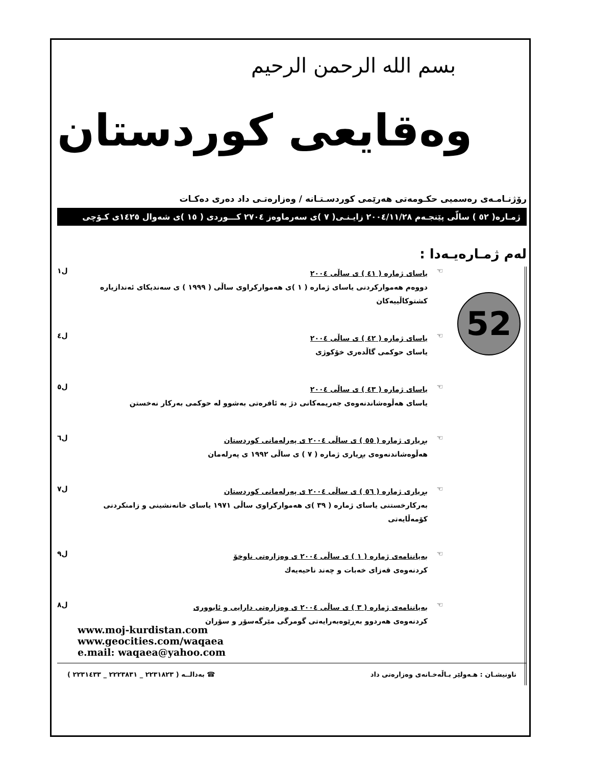بسم الله الرحمن الرحيم
وەقایعی كوردستان
رۆژنـامـەی رەسمیی حكـومەتی هەرێمی كوردسـتـانە / وەزارەتـی داد دەری دەكـات
ژمـارە( ٥٢ ) سالّی پێنجـەم ٢٠٠٤/١١/٢٨ زایـنـی( ٧ )ی سەرماوەز ٢٧٠٤ كـــوردی ( ١٥ )ی شەوال ١٤٢٥ی كـۆچی
لەم ژمـارەیـەدا :
52
☜
یاسای ژمارە ( ٤١ ) ی ساڵی ٢٠٠٤
دووەم هەموارکردنی یاسای ژمارە ( ١ )ی هەموارکراوی ساڵی ( ١٩٩٩ ) ی سەندیكای ئەندازیارە كشتوكاڵییەكان
ل١
☜
یاسای ژمارە ( ٤٢ ) ی ساڵی ٢٠٠٤
یاسای حوكمی گاڵدەری خۆكوژی
ل٤
☜
یاسای ژمارە ( ٤٣ ) ی ساڵی ٢٠٠٤
یاسای هەڵوەشاندنەوەی جەریمەكانی دژ بە ئافرەتی بەشوو لە حوكمی بەركار نەخستن
ل٥
☜
بڕیاری ژمارە ( ٥٥ ) ی ساڵی ٢٠٠٤ ی پەرلەمانی كوردستان
هەڵوەشاندنەوەی بڕیاری ژمارە ( ٧ ) ی ساڵی ١٩٩٢ ی پەرلەمان
ل٦
☜
بڕیاری ژمارە ( ٥٦ ) ی ساڵی ٢٠٠٤ ی پەرلەمانی كوردستان
بەركارخستنی یاسای ژمارە ( ٣٩ )ی هەمواركراوی ساڵی ١٩٧١ یاسای خانەنشینی و زامنكردنی كۆمەڵایەتی
ل٧
☜
بەیاننامەی ژمارە ( ١ ) ی ساڵی ٢٠٠٤ ی وەزارەتی ناوخۆ
كردنەوەی قەزای خەبات و چەند ناحیەیەك
ل٩
☜
بەیاننامەی ژمارە ( ٣ ) ی ساڵی ٢٠٠٤ ی وەزارەتی دارایی و ئابووری
كردنەوەی هەردوو بەڕێوەبەرایەتی گومرگی مێرگەسۆر و سۆران
ل٨
www.moj-kurdistan.com
www.geocities.com/waqaea
e.mail: waqaea@yahoo.com
ناونیشـان : هـەولێر بـاڵەخـانەی وەزارەتی داد ☎ بەدالــە ( ٢٢٣١٨٢٣ _ ٢٢٢٣٨٣١ _ ٢٢٣١٤٣٣ )